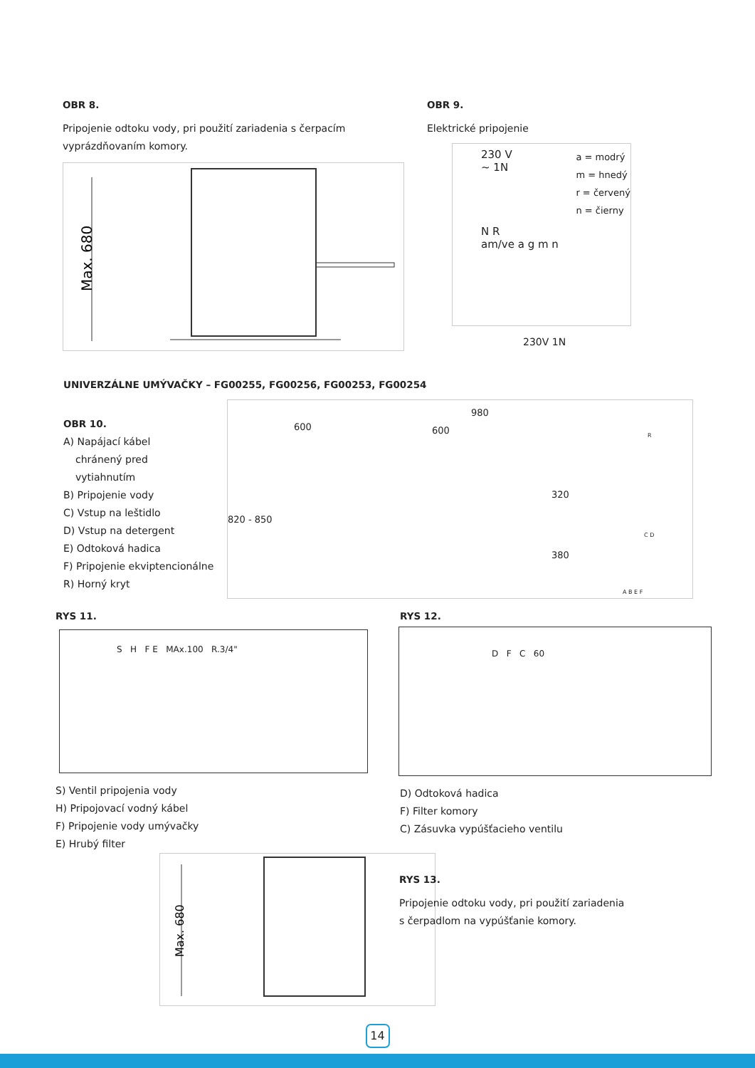OBR 8.
Pripojenie odtoku vody, pri použití zariadenia s čerpacím vyprázdňovaním komory.
Max. 680
OBR 9.
Elektrické pripojenie
230 V
~ 1N
N R
am/ve a g m n
a = modrý
m = hnedý
r = červený
n = čierny
230V 1N
UNIVERZÁLNE UMÝVAČKY – FG00255, FG00256, FG00253, FG00254
OBR 10.
A) Napájací kábel
chránený pred
vytiahnutím
B) Pripojenie vody
C) Vstup na leštidlo
D) Vstup na detergent
E) Odtoková hadica
F) Pripojenie ekviptencionálne
R) Horný kryt
600
820 - 850
980
600
320
380
R
C D
A B E F
RYS 11.
S H F E MAx.100 R.3/4"
S) Ventil pripojenia vody
H) Pripojovací vodný kábel
F) Pripojenie vody umývačky
E) Hrubý filter
RYS 12.
D F C 60
D) Odtoková hadica
F) Filter komory
C) Zásuvka vypúšťacieho ventilu
Max. 680
RYS 13.
Pripojenie odtoku vody, pri použití zariadenia s čerpadlom na vypúšťanie komory.
14